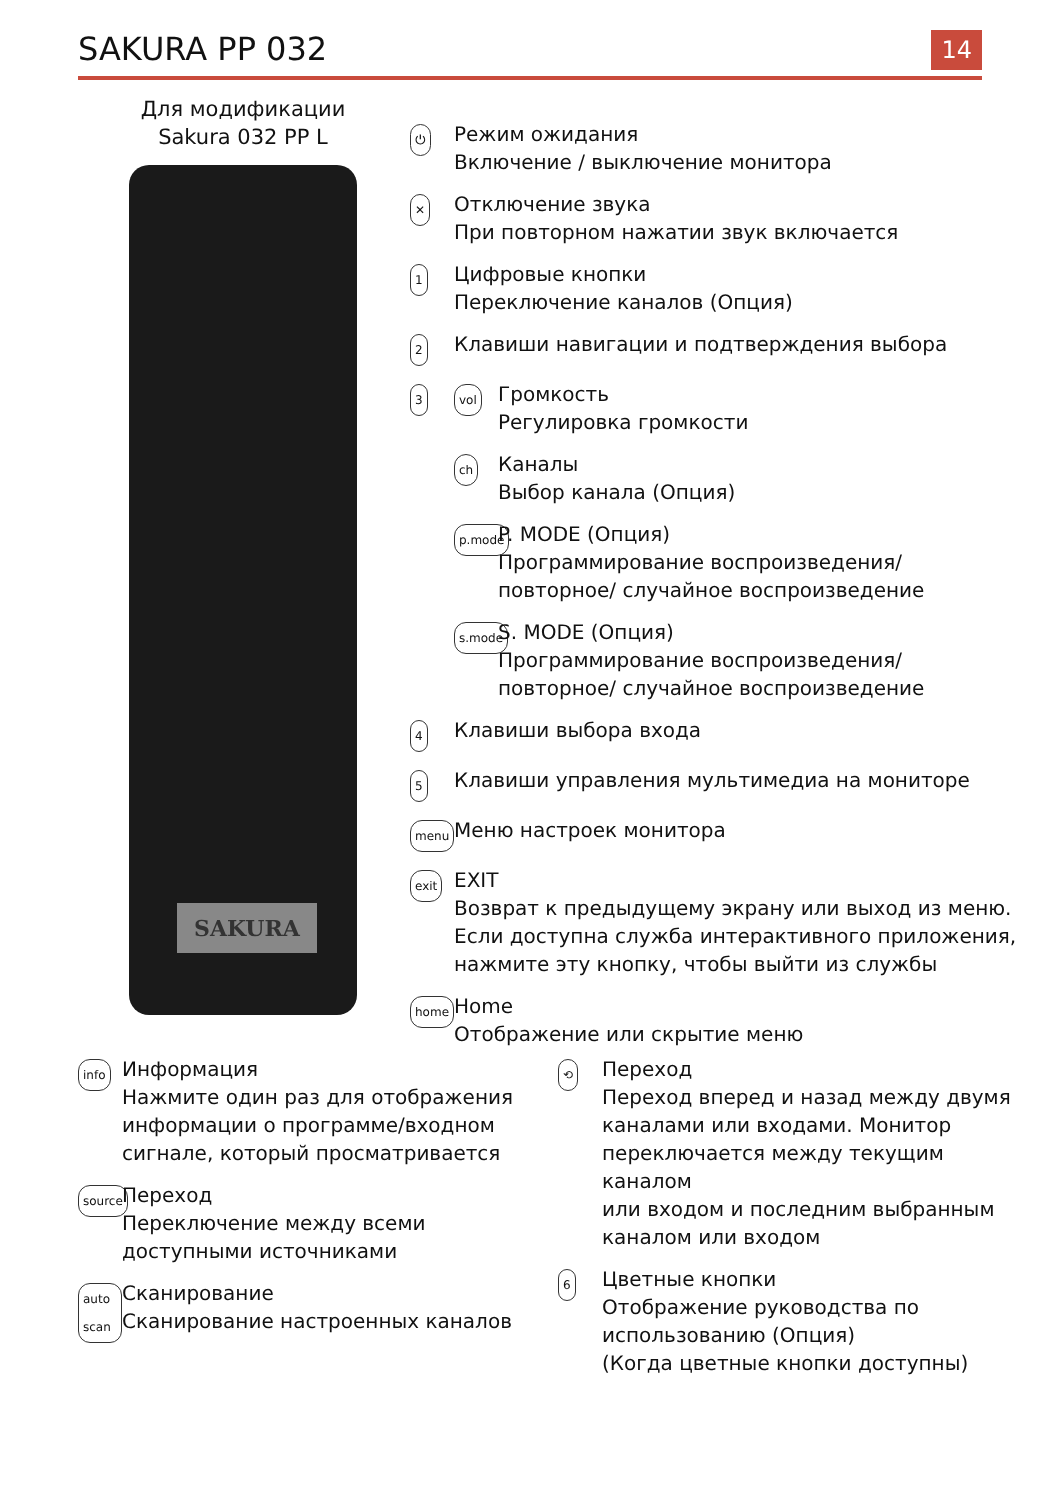SAKURA PP 032
14
Для модификации
Sakura 032 PP L
SAKURA
⏻
Режим ожидания
Включение / выключение монитора
✕
Отключение звука
При повторном нажатии звук включается
1
Цифровые кнопки
Переключение каналов (Опция)
2
Клавиши навигации и подтверждения выбора
3 vol
Громкость
Регулировка громкости
ch
Каналы
Выбор канала (Опция)
p.mode
P. MODE (Опция)
Программирование воспроизведения/
повторное/ случайное воспроизведение
s.mode
S. MODE (Опция)
Программирование воспроизведения/
повторное/ случайное воспроизведение
4
Клавиши выбора входа
5
Клавиши управления мультимедиа на мониторе
menu
Меню настроек монитора
exit
EXIT
Возврат к предыдущему экрану или выход из меню.
Если доступна служба интерактивного приложения,
нажмите эту кнопку, чтобы выйти из службы
home
Home
Отображение или скрытие меню
info
Информация
Нажмите один раз для отображения
информации о программе/входном
сигнале, который просматривается
source
Переход
Переключение между всеми
доступными источниками
auto scan
Сканирование
Сканирование настроенных каналов
⟲
Переход
Переход вперед и назад между двумя
каналами или входами. Монитор
переключается между текущим каналом
или входом и последним выбранным
каналом или входом
6
Цветные кнопки
Отображение руководства по
использованию (Опция)
(Когда цветные кнопки доступны)